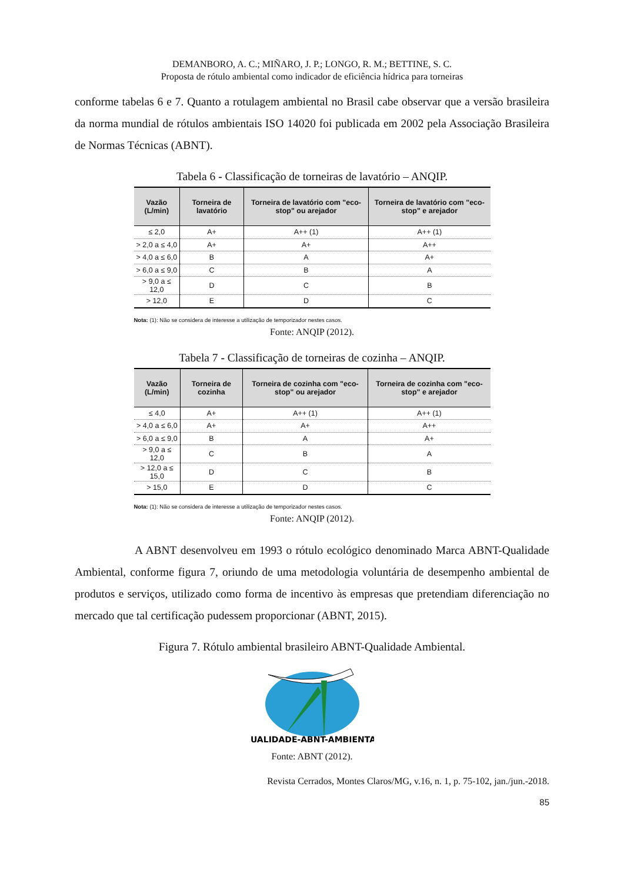DEMANBORO, A. C.; MIÑARO, J. P.; LONGO, R. M.; BETTINE, S. C.
Proposta de rótulo ambiental como indicador de eficiência hídrica para torneiras
conforme tabelas 6 e 7. Quanto a rotulagem ambiental no Brasil cabe observar que a versão brasileira da norma mundial de rótulos ambientais ISO 14020 foi publicada em 2002 pela Associação Brasileira de Normas Técnicas (ABNT).
Tabela 6 - Classificação de torneiras de lavatório – ANQIP.
| Vazão (L/min) | Torneira de lavatório | Torneira de lavatório com "eco-stop" ou arejador | Torneira de lavatório com "eco-stop" e arejador |
| --- | --- | --- | --- |
| ≤ 2,0 | A+ | A++ (1) | A++ (1) |
| > 2,0 a ≤ 4,0 | A+ | A+ | A++ |
| > 4,0 a ≤ 6,0 | B | A | A+ |
| > 6,0 a ≤ 9,0 | C | B | A |
| > 9,0 a ≤ 12,0 | D | C | B |
| > 12,0 | E | D | C |
Nota: (1): Não se considera de interesse a utilização de temporizador nestes casos.
Fonte: ANQIP (2012).
Tabela 7 - Classificação de torneiras de cozinha – ANQIP.
| Vazão (L/min) | Torneira de cozinha | Torneira de cozinha com "eco-stop" ou arejador | Torneira de cozinha com "eco-stop" e arejador |
| --- | --- | --- | --- |
| ≤ 4,0 | A+ | A++ (1) | A++ (1) |
| > 4,0 a ≤ 6,0 | A+ | A+ | A++ |
| > 6,0 a ≤ 9,0 | B | A | A+ |
| > 9,0 a ≤ 12,0 | C | B | A |
| > 12,0 a ≤ 15,0 | D | C | B |
| > 15,0 | E | D | C |
Nota: (1): Não se considera de interesse a utilização de temporizador nestes casos.
Fonte: ANQIP (2012).
A ABNT desenvolveu em 1993 o rótulo ecológico denominado Marca ABNT-Qualidade Ambiental, conforme figura 7, oriundo de uma metodologia voluntária de desempenho ambiental de produtos e serviços, utilizado como forma de incentivo às empresas que pretendiam diferenciação no mercado que tal certificação pudessem proporcionar (ABNT, 2015).
Figura 7. Rótulo ambiental brasileiro ABNT-Qualidade Ambiental.
QUALIDADE-ABNT-AMBIENTAL
Fonte: ABNT (2012).
Revista Cerrados, Montes Claros/MG, v.16, n. 1, p. 75-102, jan./jun.-2018.
85